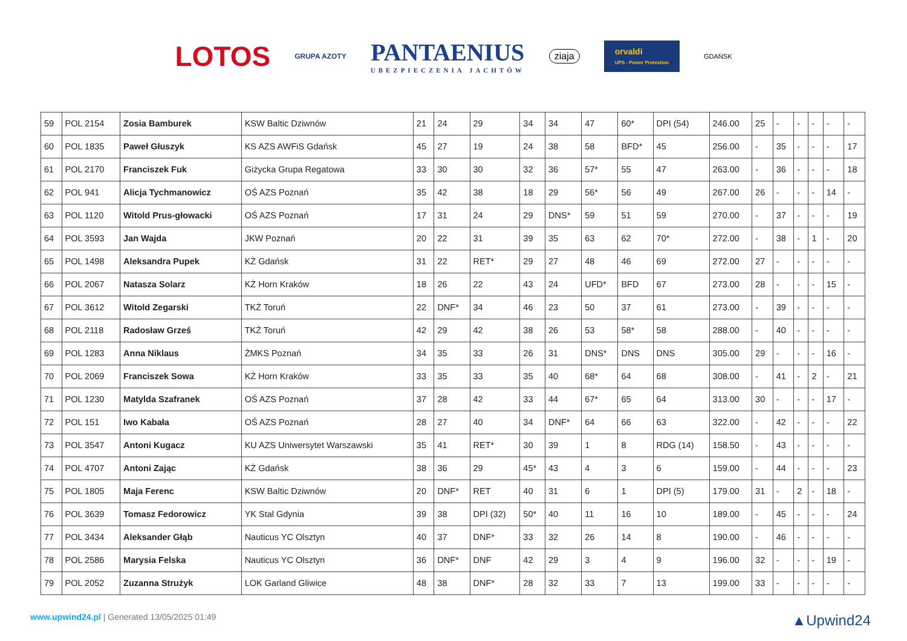LOTOS GRUPA AZOTY
PANTAENIUS
UBEZPIECZENIA JACHTÓW
ziaja
orvaldi
UPS - Power Protection
GDAŃSK
| 59 | POL 2154 | Zosia Bamburek | KSW Baltic Dziwnów | 21 | 24 | 29 | 34 | 34 | 47 | 60* | DPI (54) | 246.00 | 25 | - | - | - | - | - |
| 60 | POL 1835 | Paweł Głuszyk | KS AZS AWFiS Gdańsk | 45 | 27 | 19 | 24 | 38 | 58 | BFD* | 45 | 256.00 | - | 35 | - | - | - | 17 |
| 61 | POL 2170 | Franciszek Fuk | Giżycka Grupa Regatowa | 33 | 30 | 30 | 32 | 36 | 57* | 55 | 47 | 263.00 | - | 36 | - | - | - | 18 |
| 62 | POL 941 | Alicja Tychmanowicz | OŚ AZS Poznań | 35 | 42 | 38 | 18 | 29 | 56* | 56 | 49 | 267.00 | 26 | - | - | - | 14 | - |
| 63 | POL 1120 | Witold Prus-głowacki | OŚ AZS Poznań | 17 | 31 | 24 | 29 | DNS* | 59 | 51 | 59 | 270.00 | - | 37 | - | - | - | 19 |
| 64 | POL 3593 | Jan Wajda | JKW Poznań | 20 | 22 | 31 | 39 | 35 | 63 | 62 | 70* | 272.00 | - | 38 | - | 1 | - | 20 |
| 65 | POL 1498 | Aleksandra Pupek | KŻ Gdańsk | 31 | 22 | RET* | 29 | 27 | 48 | 46 | 69 | 272.00 | 27 | - | - | - | - | - |
| 66 | POL 2067 | Natasza Solarz | KŻ Horn Kraków | 18 | 26 | 22 | 43 | 24 | UFD* | BFD | 67 | 273.00 | 28 | - | - | - | 15 | - |
| 67 | POL 3612 | Witold Zegarski | TKŻ Toruń | 22 | DNF* | 34 | 46 | 23 | 50 | 37 | 61 | 273.00 | - | 39 | - | - | - | - |
| 68 | POL 2118 | Radosław Grześ | TKŻ Toruń | 42 | 29 | 42 | 38 | 26 | 53 | 58* | 58 | 288.00 | - | 40 | - | - | - | - |
| 69 | POL 1283 | Anna Niklaus | ŻMKS Poznań | 34 | 35 | 33 | 26 | 31 | DNS* | DNS | DNS | 305.00 | 29 | - | - | - | 16 | - |
| 70 | POL 2069 | Franciszek Sowa | KŻ Horn Kraków | 33 | 35 | 33 | 35 | 40 | 68* | 64 | 68 | 308.00 | - | 41 | - | 2 | - | 21 |
| 71 | POL 1230 | Matylda Szafranek | OŚ AZS Poznań | 37 | 28 | 42 | 33 | 44 | 67* | 65 | 64 | 313.00 | 30 | - | - | - | 17 | - |
| 72 | POL 151 | Iwo Kabała | OŚ AZS Poznań | 28 | 27 | 40 | 34 | DNF* | 64 | 66 | 63 | 322.00 | - | 42 | - | - | - | 22 |
| 73 | POL 3547 | Antoni Kugacz | KU AZS Uniwersytet Warszawski | 35 | 41 | RET* | 30 | 39 | 1 | 8 | RDG (14) | 158.50 | - | 43 | - | - | - | - |
| 74 | POL 4707 | Antoni Zając | KŻ Gdańsk | 38 | 36 | 29 | 45* | 43 | 4 | 3 | 6 | 159.00 | - | 44 | - | - | - | 23 |
| 75 | POL 1805 | Maja Ferenc | KSW Baltic Dziwnów | 20 | DNF* | RET | 40 | 31 | 6 | 1 | DPI (5) | 179.00 | 31 | - | 2 | - | 18 | - |
| 76 | POL 3639 | Tomasz Fedorowicz | YK Stal Gdynia | 39 | 38 | DPI (32) | 50* | 40 | 11 | 16 | 10 | 189.00 | - | 45 | - | - | - | 24 |
| 77 | POL 3434 | Aleksander Głąb | Nauticus YC Olsztyn | 40 | 37 | DNF* | 33 | 32 | 26 | 14 | 8 | 190.00 | - | 46 | - | - | - | - |
| 78 | POL 2586 | Marysia Felska | Nauticus YC Olsztyn | 36 | DNF* | DNF | 42 | 29 | 3 | 4 | 9 | 196.00 | 32 | - | - | - | 19 | - |
| 79 | POL 2052 | Zuzanna Strużyk | LOK Garland Gliwice | 48 | 38 | DNF* | 28 | 32 | 33 | 7 | 13 | 199.00 | 33 | - | - | - | - | - |
www.upwind24.pl | Generated 13/05/2025 01:49 ▲Upwind24